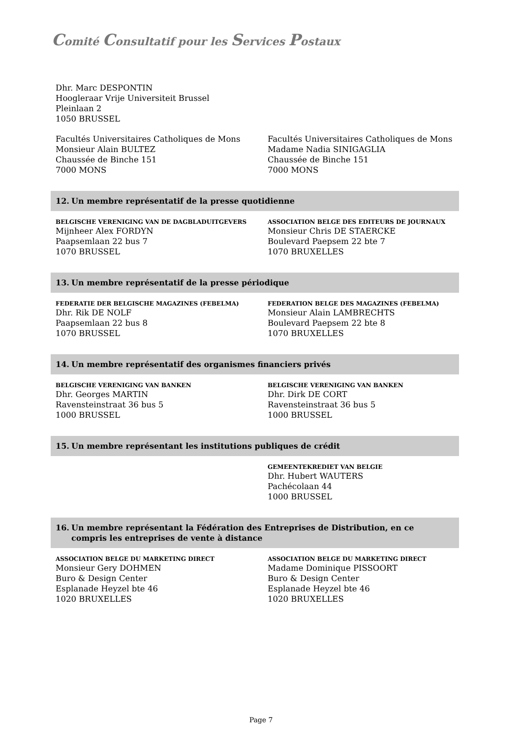Comité Consultatif pour les Services Postaux
Dhr. Marc DESPONTIN
Hoogleraar Vrije Universiteit Brussel
Pleinlaan 2
1050 BRUSSEL
Facultés Universitaires Catholiques de Mons
Monsieur Alain BULTEZ
Chaussée de Binche 151
7000 MONS
Facultés Universitaires Catholiques de Mons
Madame Nadia SINIGAGLIA
Chaussée de Binche 151
7000 MONS
12. Un membre représentatif de la presse quotidienne
BELGISCHE VERENIGING VAN DE DAGBLADUITGEVERS
Mijnheer Alex FORDYN
Paapsemlaan 22 bus 7
1070 BRUSSEL
ASSOCIATION BELGE DES EDITEURS DE JOURNAUX
Monsieur Chris DE STAERCKE
Boulevard Paepsem 22 bte 7
1070 BRUXELLES
13. Un membre représentatif de la presse périodique
FEDERATIE DER BELGISCHE MAGAZINES (FEBELMA)
Dhr. Rik DE NOLF
Paapsemlaan 22 bus 8
1070 BRUSSEL
FEDERATION BELGE DES MAGAZINES (FEBELMA)
Monsieur Alain LAMBRECHTS
Boulevard Paepsem 22 bte 8
1070 BRUXELLES
14. Un membre représentatif des organismes financiers privés
BELGISCHE VERENIGING VAN BANKEN
Dhr. Georges MARTIN
Ravensteinstraat 36 bus 5
1000 BRUSSEL
BELGISCHE VERENIGING VAN BANKEN
Dhr. Dirk DE CORT
Ravensteinstraat 36 bus 5
1000 BRUSSEL
15. Un membre représentant les institutions publiques de crédit
GEMEENTEKREDIET VAN BELGIE
Dhr. Hubert WAUTERS
Pachécolaan 44
1000 BRUSSEL
16. Un membre représentant la Fédération des Entreprises de Distribution, en ce
compris les entreprises de vente à distance
ASSOCIATION BELGE DU MARKETING DIRECT
Monsieur Gery DOHMEN
Buro & Design Center
Esplanade Heyzel bte 46
1020 BRUXELLES
ASSOCIATION BELGE DU MARKETING DIRECT
Madame Dominique PISSOORT
Buro & Design Center
Esplanade Heyzel bte 46
1020 BRUXELLES
Page 7